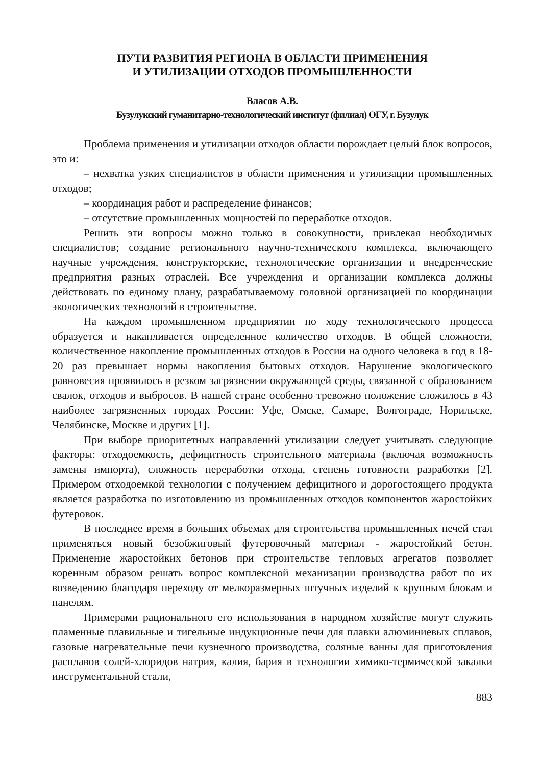ПУТИ РАЗВИТИЯ РЕГИОНА В ОБЛАСТИ ПРИМЕНЕНИЯ
И УТИЛИЗАЦИИ ОТХОДОВ ПРОМЫШЛЕННОСТИ
Власов А.В.
Бузулукский гуманитарно-технологический институт (филиал) ОГУ, г. Бузулук
Проблема применения и утилизации отходов области порождает целый блок вопросов, это и:
– нехватка узких специалистов в области применения и утилизации промышленных отходов;
– координация работ и распределение финансов;
– отсутствие промышленных мощностей по переработке отходов.
Решить эти вопросы можно только в совокупности, привлекая необходимых специалистов; создание регионального научно-технического комплекса, включающего научные учреждения, конструкторские, технологические организации и внедренческие предприятия разных отраслей. Все учреждения и организации комплекса должны действовать по единому плану, разрабатываемому головной организацией по координации экологических технологий в строительстве.
На каждом промышленном предприятии по ходу технологического процесса образуется и накапливается определенное количество отходов. В общей сложности, количественное накопление промышленных отходов в России на одного человека в год в 18-20 раз превышает нормы накопления бытовых отходов. Нарушение экологического равновесия проявилось в резком загрязнении окружающей среды, связанной с образованием свалок, отходов и выбросов. В нашей стране особенно тревожно положение сложилось в 43 наиболее загрязненных городах России: Уфе, Омске, Самаре, Волгограде, Норильске, Челябинске, Москве и других [1].
При выборе приоритетных направлений утилизации следует учитывать следующие факторы: отходоемкость, дефицитность строительного материала (включая возможность замены импорта), сложность переработки отхода, степень готовности разработки [2]. Примером отходоемкой технологии с получением дефицитного и дорогостоящего продукта является разработка по изготовлению из промышленных отходов компонентов жаростойких футеровок.
В последнее время в больших объемах для строительства промышленных печей стал применяться новый безобжиговый футеровочный материал - жаростойкий бетон. Применение жаростойких бетонов при строительстве тепловых агрегатов позволяет коренным образом решать вопрос комплексной механизации производства работ по их возведению благодаря переходу от мелкоразмерных штучных изделий к крупным блокам и панелям.
Примерами рационального его использования в народном хозяйстве могут служить пламенные плавильные и тигельные индукционные печи для плавки алюминиевых сплавов, газовые нагревательные печи кузнечного производства, соляные ванны для приготовления расплавов солей-хлоридов натрия, калия, бария в технологии химико-термической закалки инструментальной стали,
883